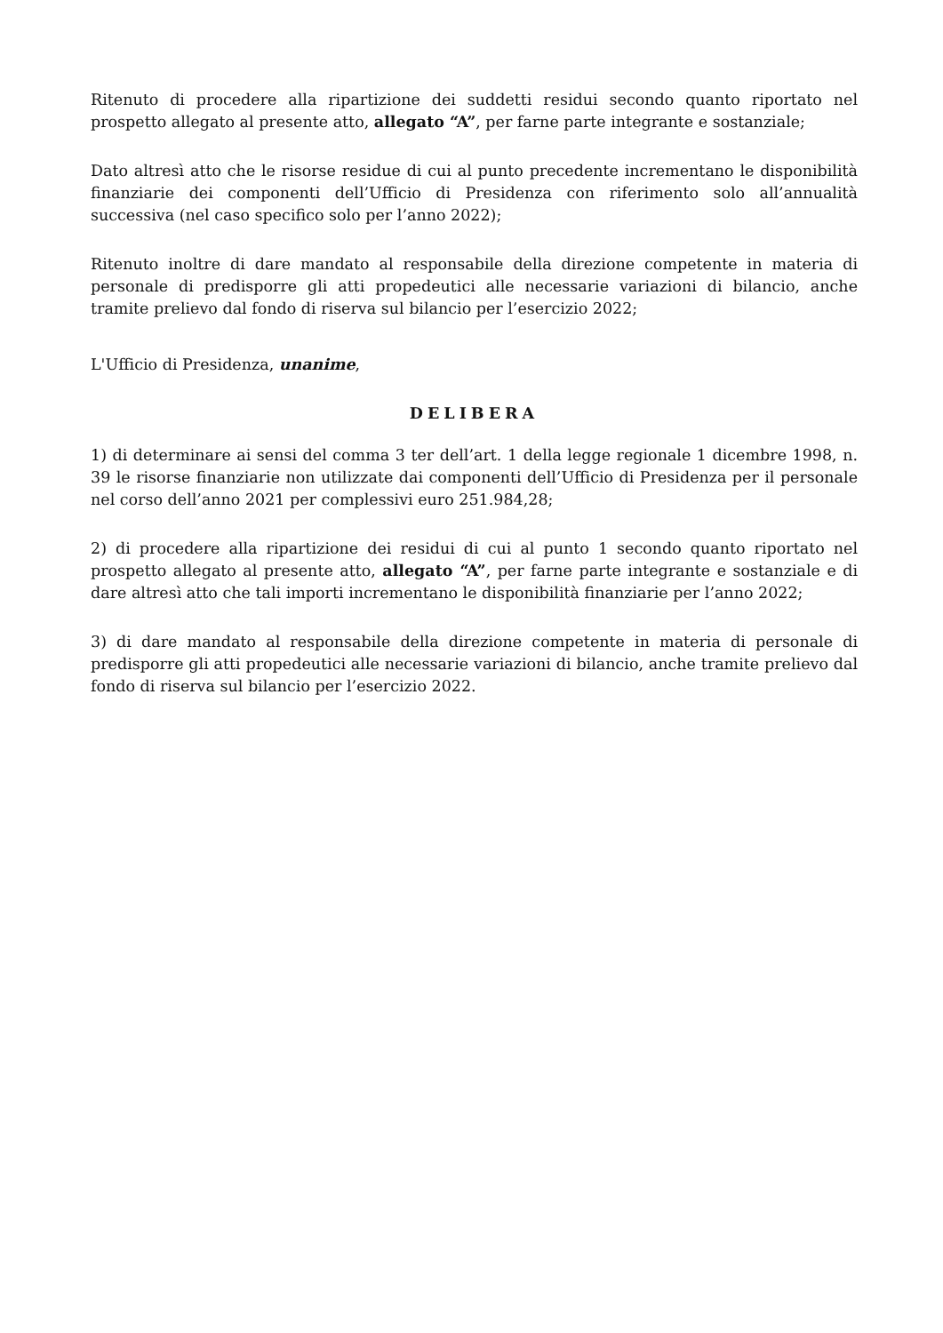Ritenuto di procedere alla ripartizione dei suddetti residui secondo quanto riportato nel prospetto allegato al presente atto, allegato “A”, per farne parte integrante e sostanziale;
Dato altresì atto che le risorse residue di cui al punto precedente incrementano le disponibilità finanziarie dei componenti dell’Ufficio di Presidenza con riferimento solo all’annualità successiva (nel caso specifico solo per l’anno 2022);
Ritenuto inoltre di dare mandato al responsabile della direzione competente in materia di personale di predisporre gli atti propedeutici alle necessarie variazioni di bilancio, anche tramite prelievo dal fondo di riserva sul bilancio per l’esercizio 2022;
L'Ufficio di Presidenza, unanime,
DELIBERA
1) di determinare ai sensi del comma 3 ter dell’art. 1 della legge regionale 1 dicembre 1998, n. 39 le risorse finanziarie non utilizzate dai componenti dell’Ufficio di Presidenza per il personale nel corso dell’anno 2021 per complessivi euro 251.984,28;
2) di procedere alla ripartizione dei residui di cui al punto 1 secondo quanto riportato nel prospetto allegato al presente atto, allegato “A”, per farne parte integrante e sostanziale e di dare altresì atto che tali importi incrementano le disponibilità finanziarie per l’anno 2022;
3) di dare mandato al responsabile della direzione competente in materia di personale di predisporre gli atti propedeutici alle necessarie variazioni di bilancio, anche tramite prelievo dal fondo di riserva sul bilancio per l’esercizio 2022.